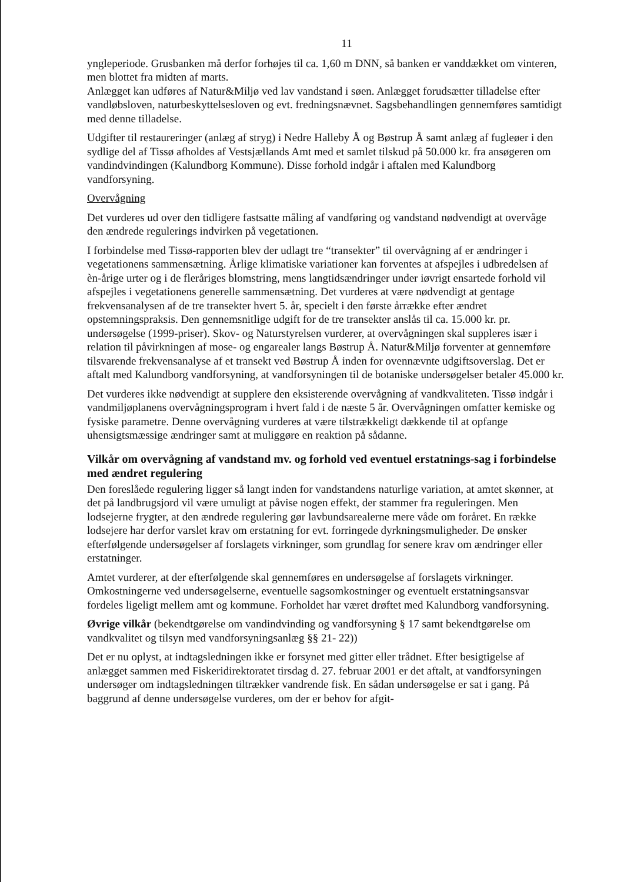11
yngleperiode. Grusbanken må derfor forhøjes til ca. 1,60 m DNN, så banken er vanddækket om vinteren, men blottet fra midten af marts.
Anlægget kan udføres af Natur&Miljø ved lav vandstand i søen. Anlægget forudsætter tilladelse efter vandløbsloven, naturbeskyttelsesloven og evt. fredningsnævnet. Sagsbehandlingen gennemføres samtidigt med denne tilladelse.
Udgifter til restaureringer (anlæg af stryg) i Nedre Halleby Å og Bøstrup Å samt anlæg af fugleøer i den sydlige del af Tissø afholdes af Vestsjællands Amt med et samlet tilskud på 50.000 kr. fra ansøgeren om vandindvindingen (Kalundborg Kommune). Disse forhold indgår i aftalen med Kalundborg vandforsyning.
Overvågning
Det vurderes ud over den tidligere fastsatte måling af vandføring og vandstand nødvendigt at overvåge den ændrede regulerings indvirken på vegetationen.
I forbindelse med Tissø-rapporten blev der udlagt tre “transekter” til overvågning af er ændringer i vegetationens sammensætning. Årlige klimatiske variationer kan forventes at afspejles i udbredelsen af èn-årige urter og i de fleråriges blomstring, mens langtidsændringer under iøvrigt ensartede forhold vil afspejles i vegetationens generelle sammensætning. Det vurderes at være nødvendigt at gentage frekvensanalysen af de tre transekter hvert 5. år, specielt i den første årrække efter ændret opstemningspraksis. Den gennemsnitlige udgift for de tre transekter anslås til ca. 15.000 kr. pr. undersøgelse (1999-priser). Skov- og Naturstyrelsen vurderer, at overvågningen skal suppleres især i relation til påvirkningen af mose- og engarealer langs Bøstrup Å. Natur&Miljø forventer at gennemføre tilsvarende frekvensanalyse af et transekt ved Bøstrup Å inden for ovennævnte udgiftsoverslag. Det er aftalt med Kalundborg vandforsyning, at vandforsyningen til de botaniske undersøgelser betaler 45.000 kr.
Det vurderes ikke nødvendigt at supplere den eksisterende overvågning af vandkvaliteten. Tissø indgår i vandmiljøplanens overvågningsprogram i hvert fald i de næste 5 år. Overvågningen omfatter kemiske og fysiske parametre. Denne overvågning vurderes at være tilstrækkeligt dækkende til at opfange uhensigtsmæssige ændringer samt at muliggøre en reaktion på sådanne.
Vilkår om overvågning af vandstand mv. og forhold ved eventuel erstatnings-sag i forbindelse med ændret regulering
Den foreslåede regulering ligger så langt inden for vandstandens naturlige variation, at amtet skønner, at det på landbrugsjord vil være umuligt at påvise nogen effekt, der stammer fra reguleringen. Men lodsejerne frygter, at den ændrede regulering gør lavbundsarealerne mere våde om foråret. En række lodsejere har derfor varslet krav om erstatning for evt. forringede dyrkningsmuligheder. De ønsker efterfølgende undersøgelser af forslagets virkninger, som grundlag for senere krav om ændringer eller erstatninger.
Amtet vurderer, at der efterfølgende skal gennemføres en undersøgelse af forslagets virkninger. Omkostningerne ved undersøgelserne, eventuelle sagsomkostninger og eventuelt erstatningsansvar fordeles ligeligt mellem amt og kommune. Forholdet har været drøftet med Kalundborg vandforsyning.
Øvrige vilkår (bekendtgørelse om vandindvinding og vandforsyning § 17 samt bekendtgørelse om vandkvalitet og tilsyn med vandforsyningsanlæg §§ 21- 22))
Det er nu oplyst, at indtagsledningen ikke er forsynet med gitter eller trådnet. Efter besigtigelse af anlægget sammen med Fiskeridirektoratet tirsdag d. 27. februar 2001 er det aftalt, at vandforsyningen undersøger om indtagsledningen tiltrækker vandrende fisk. En sådan undersøgelse er sat i gang. På baggrund af denne undersøgelse vurderes, om der er behov for afgit-